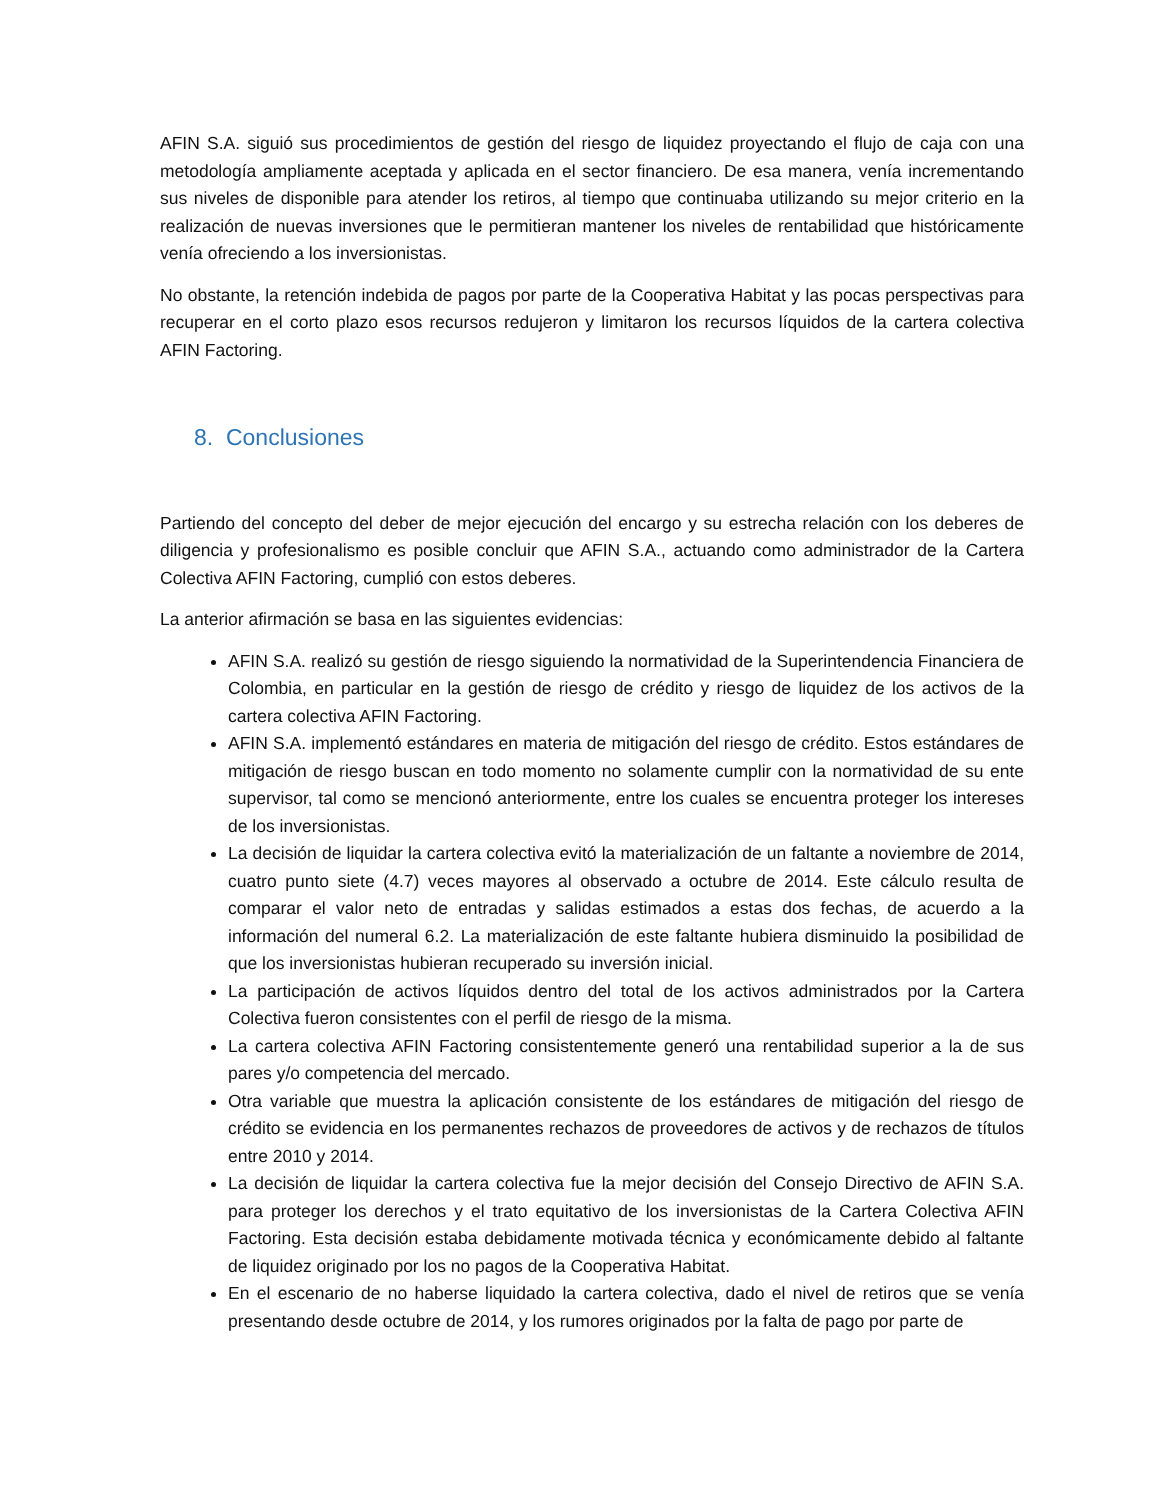AFIN S.A. siguió sus procedimientos de gestión del riesgo de liquidez proyectando el flujo de caja con una metodología ampliamente aceptada y aplicada en el sector financiero. De esa manera, venía incrementando sus niveles de disponible para atender los retiros, al tiempo que continuaba utilizando su mejor criterio en la realización de nuevas inversiones que le permitieran mantener los niveles de rentabilidad que históricamente venía ofreciendo a los inversionistas.
No obstante, la retención indebida de pagos por parte de la Cooperativa Habitat y las pocas perspectivas para recuperar en el corto plazo esos recursos redujeron y limitaron los recursos líquidos de la cartera colectiva AFIN Factoring.
8. Conclusiones
Partiendo del concepto del deber de mejor ejecución del encargo y su estrecha relación con los deberes de diligencia y profesionalismo es posible concluir que AFIN S.A., actuando como administrador de la Cartera Colectiva AFIN Factoring, cumplió con estos deberes.
La anterior afirmación se basa en las siguientes evidencias:
AFIN S.A. realizó su gestión de riesgo siguiendo la normatividad de la Superintendencia Financiera de Colombia, en particular en la gestión de riesgo de crédito y riesgo de liquidez de los activos de la cartera colectiva AFIN Factoring.
AFIN S.A. implementó estándares en materia de mitigación del riesgo de crédito. Estos estándares de mitigación de riesgo buscan en todo momento no solamente cumplir con la normatividad de su ente supervisor, tal como se mencionó anteriormente, entre los cuales se encuentra proteger los intereses de los inversionistas.
La decisión de liquidar la cartera colectiva evitó la materialización de un faltante a noviembre de 2014, cuatro punto siete (4.7) veces mayores al observado a octubre de 2014. Este cálculo resulta de comparar el valor neto de entradas y salidas estimados a estas dos fechas, de acuerdo a la información del numeral 6.2. La materialización de este faltante hubiera disminuido la posibilidad de que los inversionistas hubieran recuperado su inversión inicial.
La participación de activos líquidos dentro del total de los activos administrados por la Cartera Colectiva fueron consistentes con el perfil de riesgo de la misma.
La cartera colectiva AFIN Factoring consistentemente generó una rentabilidad superior a la de sus pares y/o competencia del mercado.
Otra variable que muestra la aplicación consistente de los estándares de mitigación del riesgo de crédito se evidencia en los permanentes rechazos de proveedores de activos y de rechazos de títulos entre 2010 y 2014.
La decisión de liquidar la cartera colectiva fue la mejor decisión del Consejo Directivo de AFIN S.A. para proteger los derechos y el trato equitativo de los inversionistas de la Cartera Colectiva AFIN Factoring. Esta decisión estaba debidamente motivada técnica y económicamente debido al faltante de liquidez originado por los no pagos de la Cooperativa Habitat.
En el escenario de no haberse liquidado la cartera colectiva, dado el nivel de retiros que se venía presentando desde octubre de 2014, y los rumores originados por la falta de pago por parte de